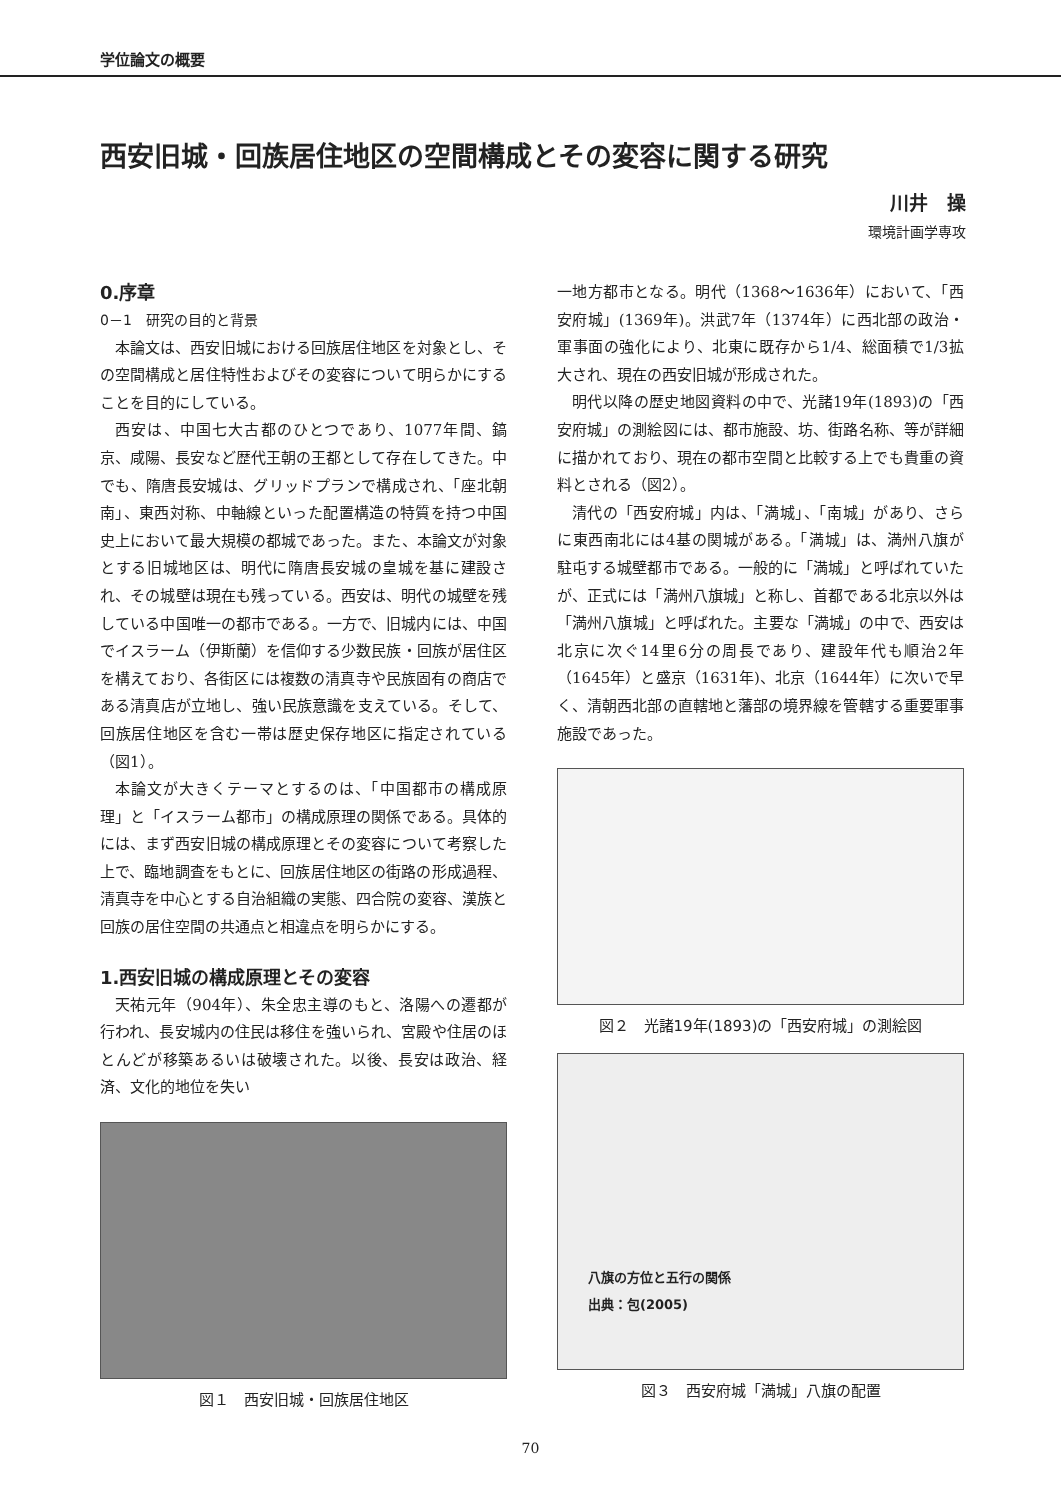学位論文の概要
西安旧城・回族居住地区の空間構成とその変容に関する研究
川井　操
環境計画学専攻
0.序章
0－1　研究の目的と背景
本論文は、西安旧城における回族居住地区を対象とし、その空間構成と居住特性およびその変容について明らかにすることを目的にしている。
西安は、中国七大古都のひとつであり、1077年間、鎬京、咸陽、長安など歴代王朝の王都として存在してきた。中でも、隋唐長安城は、グリッドプランで構成され、「座北朝南」、東西対称、中軸線といった配置構造の特質を持つ中国史上において最大規模の都城であった。また、本論文が対象とする旧城地区は、明代に隋唐長安城の皇城を基に建設され、その城壁は現在も残っている。西安は、明代の城壁を残している中国唯一の都市である。一方で、旧城内には、中国でイスラーム（伊斯蘭）を信仰する少数民族・回族が居住区を構えており、各街区には複数の清真寺や民族固有の商店である清真店が立地し、強い民族意識を支えている。そして、回族居住地区を含む一帯は歴史保存地区に指定されている（図1）。
本論文が大きくテーマとするのは、「中国都市の構成原理」と「イスラーム都市」の構成原理の関係である。具体的には、まず西安旧城の構成原理とその変容について考察した上で、臨地調査をもとに、回族居住地区の街路の形成過程、清真寺を中心とする自治組織の実態、四合院の変容、漢族と回族の居住空間の共通点と相違点を明らかにする。
1.西安旧城の構成原理とその変容
天祐元年（904年）、朱全忠主導のもと、洛陽への遷都が行われ、長安城内の住民は移住を強いられ、宮殿や住居のほとんどが移築あるいは破壊された。以後、長安は政治、経済、文化的地位を失い
図１　西安旧城・回族居住地区
一地方都市となる。明代（1368～1636年）において、「西安府城」(1369年)。洪武7年（1374年）に西北部の政治・軍事面の強化により、北東に既存から1/4、総面積で1/3拡大され、現在の西安旧城が形成された。
明代以降の歴史地図資料の中で、光諸19年(1893)の「西安府城」の測絵図には、都市施設、坊、街路名称、等が詳細に描かれており、現在の都市空間と比較する上でも貴重の資料とされる（図2）。
清代の「西安府城」内は、「満城」、「南城」があり、さらに東西南北には4基の関城がある。「満城」は、満州八旗が駐屯する城壁都市である。一般的に「満城」と呼ばれていたが、正式には「満州八旗城」と称し、首都である北京以外は「満州八旗城」と呼ばれた。主要な「満城」の中で、西安は北京に次ぐ14里6分の周長であり、建設年代も順治2年（1645年）と盛京（1631年)、北京（1644年）に次いで早く、清朝西北部の直轄地と藩部の境界線を管轄する重要軍事施設であった。
図２　光諸19年(1893)の「西安府城」の測絵図
八旗の方位と五行の関係
出典：包(2005)
図３　西安府城「満城」八旗の配置
70